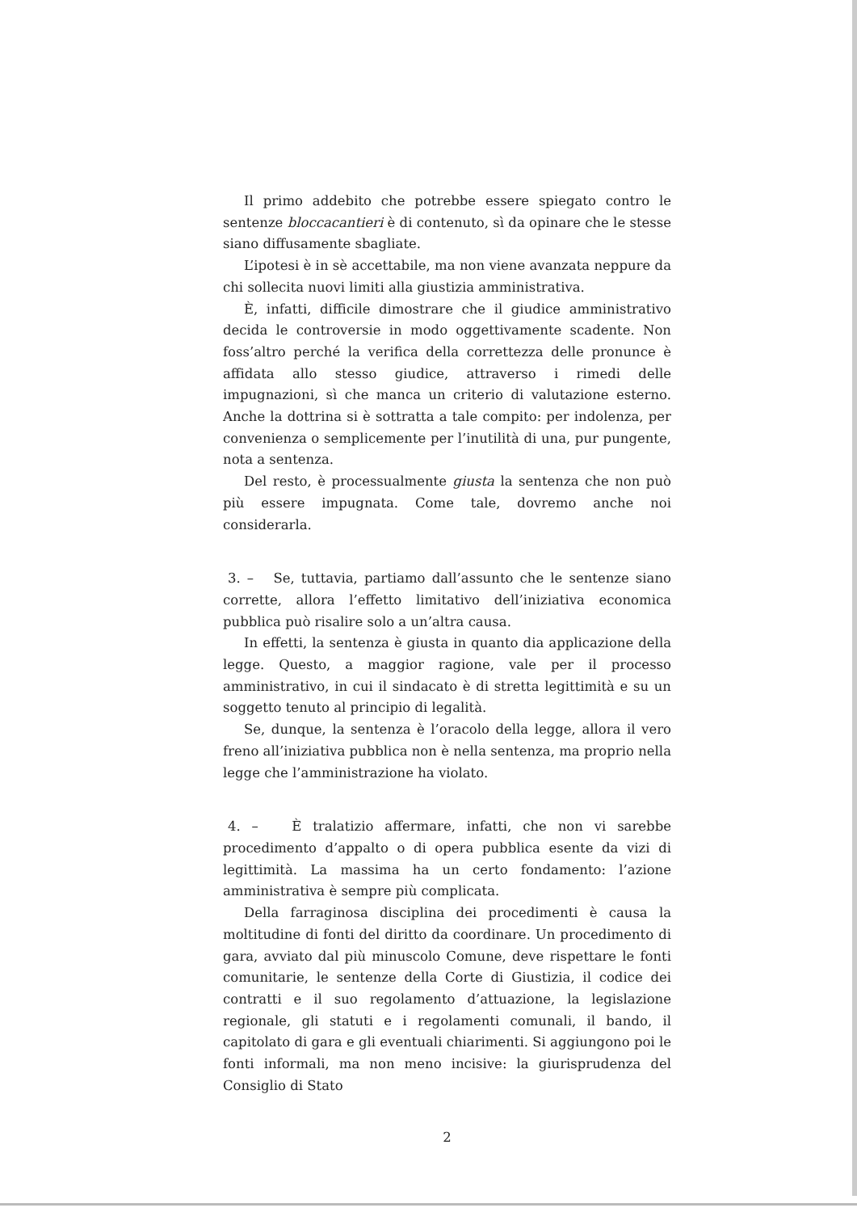Il primo addebito che potrebbe essere spiegato contro le sentenze bloccacantieri è di contenuto, sì da opinare che le stesse siano diffusamente sbagliate.
L’ipotesi è in sè accettabile, ma non viene avanzata neppure da chi sollecita nuovi limiti alla giustizia amministrativa.
È, infatti, difficile dimostrare che il giudice amministrativo decida le controversie in modo oggettivamente scadente. Non foss’altro perché la verifica della correttezza delle pronunce è affidata allo stesso giudice, attraverso i rimedi delle impugnazioni, sì che manca un criterio di valutazione esterno. Anche la dottrina si è sottratta a tale compito: per indolenza, per convenienza o semplicemente per l’inutilità di una, pur pungente, nota a sentenza.
Del resto, è processualmente giusta la sentenza che non può più essere impugnata. Come tale, dovremo anche noi considerarla.
3. – Se, tuttavia, partiamo dall’assunto che le sentenze siano corrette, allora l’effetto limitativo dell’iniziativa economica pubblica può risalire solo a un’altra causa.
In effetti, la sentenza è giusta in quanto dia applicazione della legge. Questo, a maggior ragione, vale per il processo amministrativo, in cui il sindacato è di stretta legittimità e su un soggetto tenuto al principio di legalità.
Se, dunque, la sentenza è l’oracolo della legge, allora il vero freno all’iniziativa pubblica non è nella sentenza, ma proprio nella legge che l’amministrazione ha violato.
4. – È tralatizio affermare, infatti, che non vi sarebbe procedimento d’appalto o di opera pubblica esente da vizi di legittimità. La massima ha un certo fondamento: l’azione amministrativa è sempre più complicata.
Della farraginosa disciplina dei procedimenti è causa la moltitudine di fonti del diritto da coordinare. Un procedimento di gara, avviato dal più minuscolo Comune, deve rispettare le fonti comunitarie, le sentenze della Corte di Giustizia, il codice dei contratti e il suo regolamento d’attuazione, la legislazione regionale, gli statuti e i regolamenti comunali, il bando, il capitolato di gara e gli eventuali chiarimenti. Si aggiungono poi le fonti informali, ma non meno incisive: la giurisprudenza del Consiglio di Stato
2